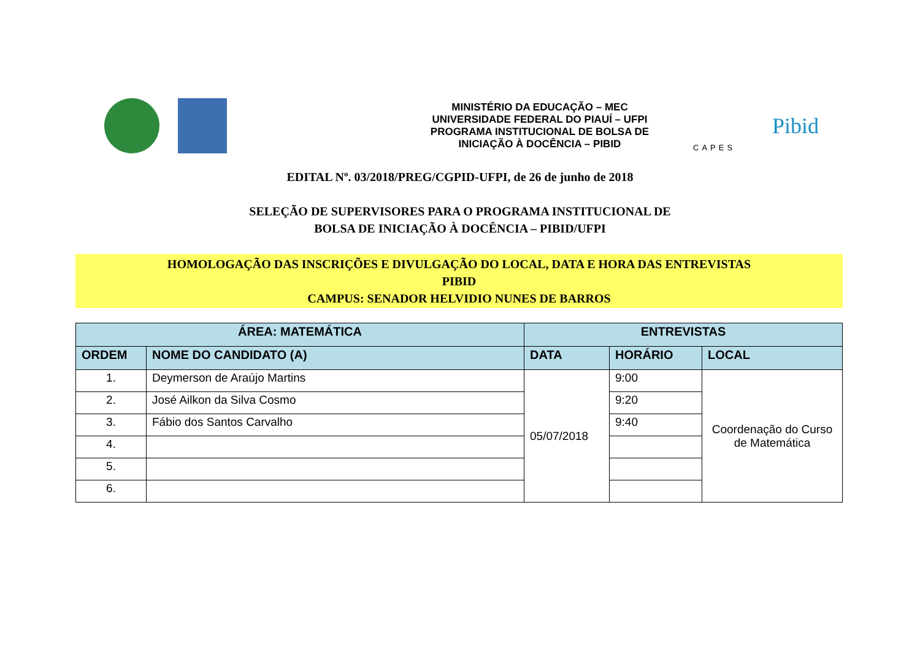MINISTÉRIO DA EDUCAÇÃO – MEC
UNIVERSIDADE FEDERAL DO PIAUÍ – UFPI
PROGRAMA INSTITUCIONAL DE BOLSA DE
INICIAÇÃO À DOCÊNCIA – PIBID
CAPES
Pibid
EDITAL Nº. 03/2018/PREG/CGPID-UFPI, de 26 de junho de 2018
SELEÇÃO DE SUPERVISORES PARA O PROGRAMA INSTITUCIONAL DE
BOLSA DE INICIAÇÃO À DOCÊNCIA – PIBID/UFPI
HOMOLOGAÇÃO DAS INSCRIÇÕES E DIVULGAÇÃO DO LOCAL, DATA E HORA DAS ENTREVISTAS
PIBID
CAMPUS: SENADOR HELVIDIO NUNES DE BARROS
| ÁREA: MATEMÁTICA | | ENTREVISTAS | | |
| --- | --- | --- | --- | --- |
| ORDEM | NOME DO CANDIDATO (A) | DATA | HORÁRIO | LOCAL |
| 1. | Deymerson de Araújo Martins | 05/07/2018 | 9:00 | Coordenação do Curso de Matemática |
| 2. | José Ailkon da Silva Cosmo | | 9:20 | |
| 3. | Fábio dos Santos Carvalho | | 9:40 | |
| 4. | | | | |
| 5. | | | | |
| 6. | | | | |